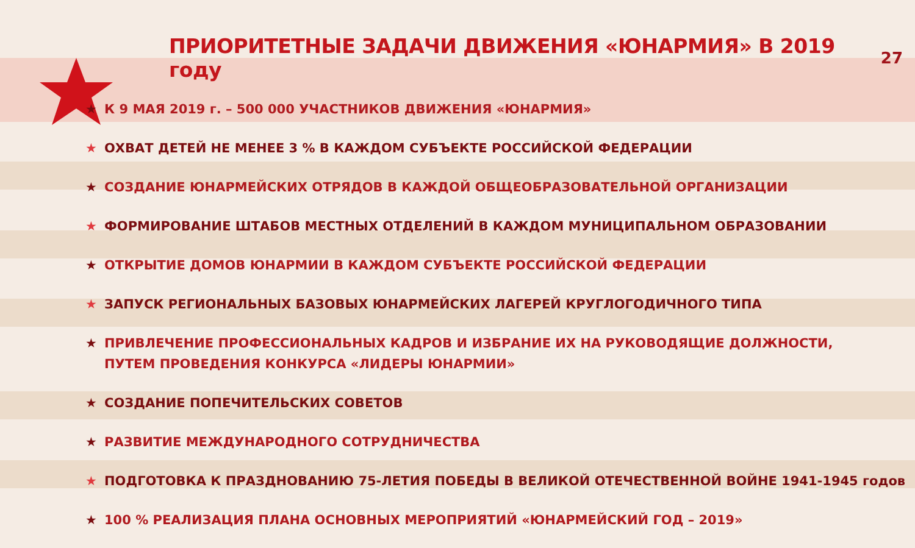ПРИОРИТЕТНЫЕ ЗАДАЧИ ДВИЖЕНИЯ «ЮНАРМИЯ» В 2019 году
27
★ К 9 МАЯ 2019 г. – 500 000 УЧАСТНИКОВ ДВИЖЕНИЯ «ЮНАРМИЯ»
★ ОХВАТ ДЕТЕЙ НЕ МЕНЕЕ 3 % В КАЖДОМ СУБЪЕКТЕ РОССИЙСКОЙ ФЕДЕРАЦИИ
★ СОЗДАНИЕ ЮНАРМЕЙСКИХ ОТРЯДОВ В КАЖДОЙ ОБЩЕОБРАЗОВАТЕЛЬНОЙ ОРГАНИЗАЦИИ
★ ФОРМИРОВАНИЕ ШТАБОВ МЕСТНЫХ ОТДЕЛЕНИЙ В КАЖДОМ МУНИЦИПАЛЬНОМ ОБРАЗОВАНИИ
★ ОТКРЫТИЕ ДОМОВ ЮНАРМИИ В КАЖДОМ СУБЪЕКТЕ РОССИЙСКОЙ ФЕДЕРАЦИИ
★ ЗАПУСК РЕГИОНАЛЬНЫХ БАЗОВЫХ ЮНАРМЕЙСКИХ ЛАГЕРЕЙ КРУГЛОГОДИЧНОГО ТИПА
★ ПРИВЛЕЧЕНИЕ ПРОФЕССИОНАЛЬНЫХ КАДРОВ И ИЗБРАНИЕ ИХ НА РУКОВОДЯЩИЕ ДОЛЖНОСТИ,
ПУТЕМ ПРОВЕДЕНИЯ КОНКУРСА «ЛИДЕРЫ ЮНАРМИИ»
★ СОЗДАНИЕ ПОПЕЧИТЕЛЬСКИХ СОВЕТОВ
★ РАЗВИТИЕ МЕЖДУНАРОДНОГО СОТРУДНИЧЕСТВА
★ ПОДГОТОВКА К ПРАЗДНОВАНИЮ 75-ЛЕТИЯ ПОБЕДЫ В ВЕЛИКОЙ ОТЕЧЕСТВЕННОЙ ВОЙНЕ 1941-1945 годов
★ 100 % РЕАЛИЗАЦИЯ ПЛАНА ОСНОВНЫХ МЕРОПРИЯТИЙ «ЮНАРМЕЙСКИЙ ГОД – 2019»